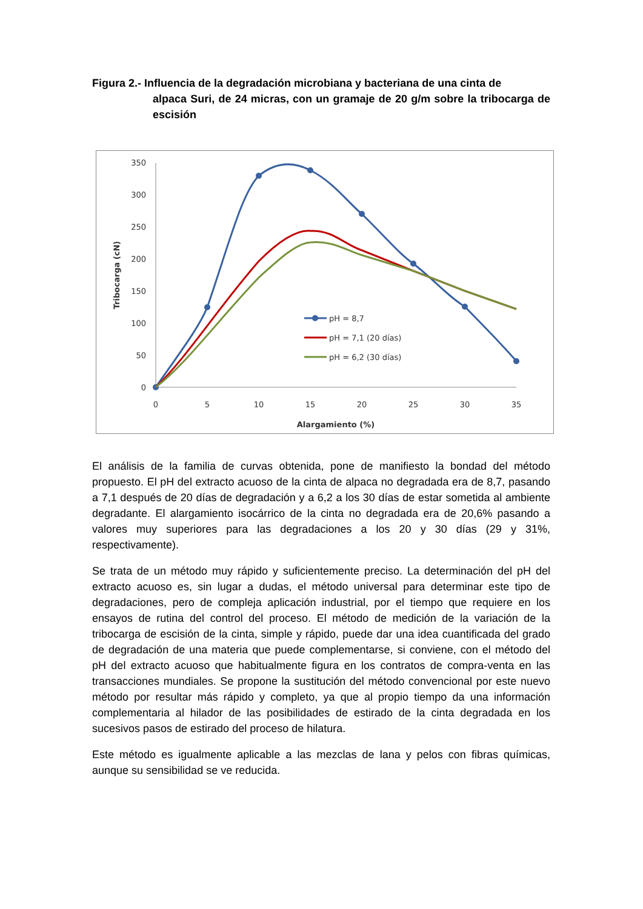Figura 2.- Influencia de la degradación microbiana y bacteriana de una cinta de
alpaca Suri, de 24 micras, con un gramaje de 20 g/m sobre la tribocarga de escisión
350
300
250
200
150
100
50
0
0
5
10
15
20
25
30
35
Alargamiento (%)
Tribocarga (cN)
pH = 8,7
pH = 7,1 (20 días)
pH = 6,2 (30 días)
El análisis de la familia de curvas obtenida, pone de manifiesto la bondad del método propuesto. El pH del extracto acuoso de la cinta de alpaca no degradada era de 8,7, pasando a 7,1 después de 20 días de degradación y a 6,2 a los 30 días de estar sometida al ambiente degradante. El alargamiento isocárrico de la cinta no degradada era de 20,6% pasando a valores muy superiores para las degradaciones a los 20 y 30 días (29 y 31%, respectivamente).
Se trata de un método muy rápido y suficientemente preciso. La determinación del pH del extracto acuoso es, sin lugar a dudas, el método universal para determinar este tipo de degradaciones, pero de compleja aplicación industrial, por el tiempo que requiere en los ensayos de rutina del control del proceso. El método de medición de la variación de la tribocarga de escisión de la cinta, simple y rápido, puede dar una idea cuantificada del grado de degradación de una materia que puede complementarse, si conviene, con el método del pH del extracto acuoso que habitualmente figura en los contratos de compra-venta en las transacciones mundiales. Se propone la sustitución del método convencional por este nuevo método por resultar más rápido y completo, ya que al propio tiempo da una información complementaria al hilador de las posibilidades de estirado de la cinta degradada en los sucesivos pasos de estirado del proceso de hilatura.
Este método es igualmente aplicable a las mezclas de lana y pelos con fibras químicas, aunque su sensibilidad se ve reducida.